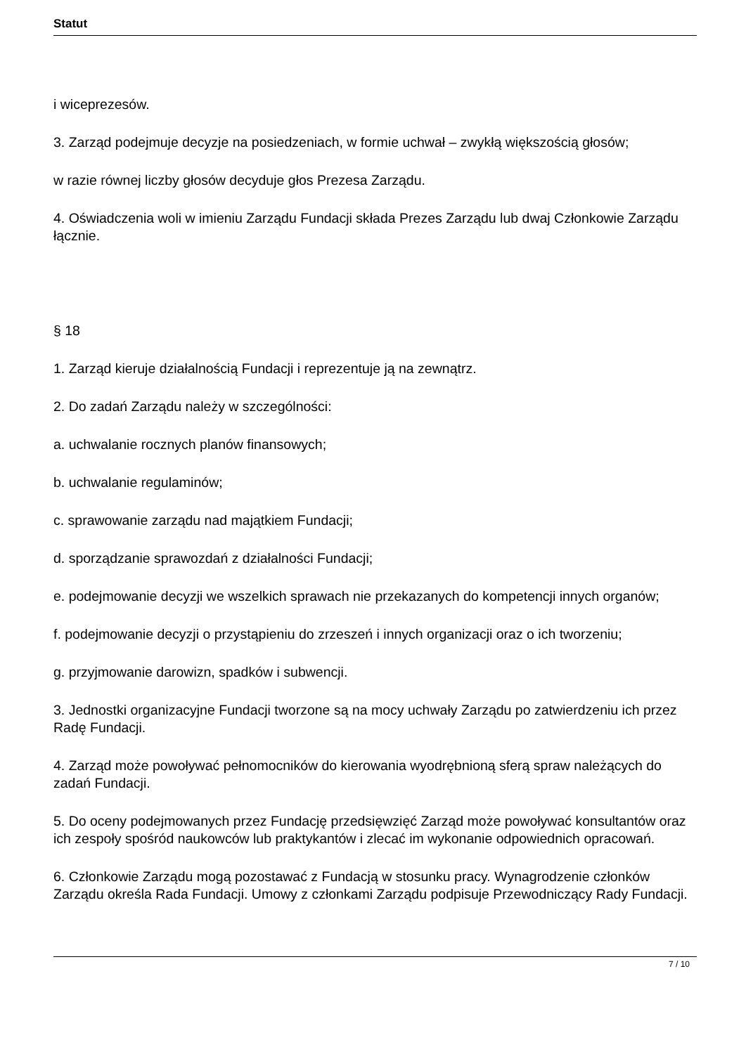Statut
i wiceprezesów.
3. Zarząd podejmuje decyzje na posiedzeniach, w formie uchwał – zwykłą większością głosów;
w razie równej liczby głosów decyduje głos Prezesa Zarządu.
4. Oświadczenia woli w imieniu Zarządu Fundacji składa Prezes Zarządu lub dwaj Członkowie Zarządu łącznie.
§ 18
1. Zarząd kieruje działalnością Fundacji i reprezentuje ją na zewnątrz.
2. Do zadań Zarządu należy w szczególności:
a. uchwalanie rocznych planów finansowych;
b. uchwalanie regulaminów;
c. sprawowanie zarządu nad majątkiem Fundacji;
d. sporządzanie sprawozdań z działalności Fundacji;
e. podejmowanie decyzji we wszelkich sprawach nie przekazanych do kompetencji innych organów;
f. podejmowanie decyzji o przystąpieniu do zrzeszeń i innych organizacji oraz o ich tworzeniu;
g. przyjmowanie darowizn, spadków i subwencji.
3. Jednostki organizacyjne Fundacji tworzone są na mocy uchwały Zarządu po zatwierdzeniu ich przez Radę Fundacji.
4. Zarząd może powoływać pełnomocników do kierowania wyodrębnioną sferą spraw należących do zadań Fundacji.
5. Do oceny podejmowanych przez Fundację przedsięwzięć Zarząd może powoływać konsultantów oraz ich zespoły spośród naukowców lub praktykantów i zlecać im wykonanie odpowiednich opracowań.
6. Członkowie Zarządu mogą pozostawać z Fundacją w stosunku pracy. Wynagrodzenie członków Zarządu określa Rada Fundacji. Umowy z członkami Zarządu podpisuje Przewodniczący Rady Fundacji.
7 / 10